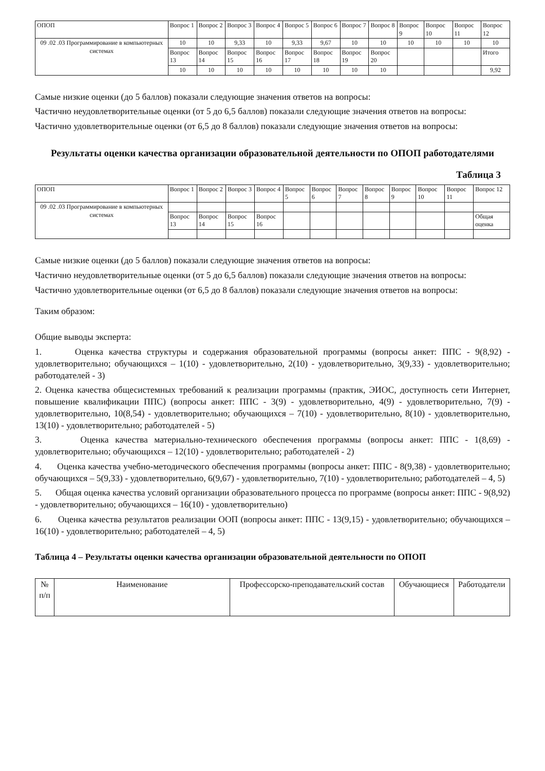| ОПОП | Вопрос 1 | Вопрос 2 | Вопрос 3 | Вопрос 4 | Вопрос 5 | Вопрос 6 | Вопрос 7 | Вопрос 8 | Вопрос 9 | Вопрос 10 | Вопрос 11 | Вопрос 12 |
| 09 .02 .03 Программирование в компьютерных системах | 10 | 10 | 9,33 | 10 | 9,33 | 9,67 | 10 | 10 | 10 | 10 | 10 | 10 |
| | Вопрос 13 | Вопрос 14 | Вопрос 15 | Вопрос 16 | Вопрос 17 | Вопрос 18 | Вопрос 19 | Вопрос 20 | | | | Итого |
| | 10 | 10 | 10 | 10 | 10 | 10 | 10 | 10 | | | | 9,92 |
Самые низкие оценки (до 5 баллов) показали следующие значения ответов на вопросы:
Частично неудовлетворительные оценки (от 5 до 6,5 баллов) показали следующие значения ответов на вопросы:
Частично удовлетворительные оценки (от 6,5 до 8 баллов) показали следующие значения ответов на вопросы:
Результаты оценки качества организации образовательной деятельности по ОПОП работодателями
Таблица 3
| ОПОП | Вопрос 1 | Вопрос 2 | Вопрос 3 | Вопрос 4 | Вопрос 5 | Вопрос 6 | Вопрос 7 | Вопрос 8 | Вопрос 9 | Вопрос 10 | Вопрос 11 | Вопрос 12 |
| 09 .02 .03 Программирование в компьютерных системах | | | | | | | | | | | | |
| | Вопрос 13 | Вопрос 14 | Вопрос 15 | Вопрос 16 | | | | | | | | Общая оценка |
Самые низкие оценки (до 5 баллов) показали следующие значения ответов на вопросы:
Частично неудовлетворительные оценки (от 5 до 6,5 баллов) показали следующие значения ответов на вопросы:
Частично удовлетворительные оценки (от 6,5 до 8 баллов) показали следующие значения ответов на вопросы:
Таким образом:
Общие выводы эксперта:
1. Оценка качества структуры и содержания образовательной программы (вопросы анкет: ППС - 9(8,92) - удовлетворительно; обучающихся – 1(10) - удовлетворительно, 2(10) - удовлетворительно, 3(9,33) - удовлетворительно; работодателей - 3)
2. Оценка качества общесистемных требований к реализации программы (практик, ЭИОС, доступность сети Интернет, повышение квалификации ППС) (вопросы анкет: ППС - 3(9) - удовлетворительно, 4(9) - удовлетворительно, 7(9) - удовлетворительно, 10(8,54) - удовлетворительно; обучающихся – 7(10) - удовлетворительно, 8(10) - удовлетворительно, 13(10) - удовлетворительно; работодателей - 5)
3. Оценка качества материально-технического обеспечения программы (вопросы анкет: ППС - 1(8,69) - удовлетворительно; обучающихся – 12(10) - удовлетворительно; работодателей - 2)
4. Оценка качества учебно-методического обеспечения программы (вопросы анкет: ППС - 8(9,38) - удовлетворительно; обучающихся – 5(9,33) - удовлетворительно, 6(9,67) - удовлетворительно, 7(10) - удовлетворительно; работодателей – 4, 5)
5. Общая оценка качества условий организации образовательного процесса по программе (вопросы анкет: ППС - 9(8,92) - удовлетворительно; обучающихся – 16(10) - удовлетворительно)
6. Оценка качества результатов реализации ООП (вопросы анкет: ППС - 13(9,15) - удовлетворительно; обучающихся – 16(10) - удовлетворительно; работодателей – 4, 5)
Таблица 4 – Результаты оценки качества организации образовательной деятельности по ОПОП
| № п/п | Наименование | Профессорско-преподавательский состав | Обучающиеся | Работодатели |